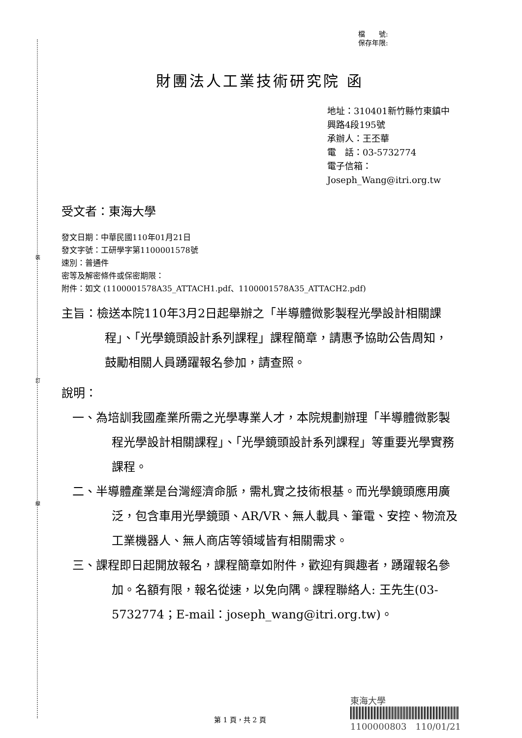裝
訂
線
檔　　號:
保存年限:
財團法人工業技術研究院 函
地址：310401新竹縣竹東鎮中興路4段195號
承辦人：王丕華
電　話：03-5732774
電子信箱：Joseph_Wang@itri.org.tw
受文者：東海大學
發文日期：中華民國110年01月21日
發文字號：工研學字第1100001578號
速別：普通件
密等及解密條件或保密期限：
附件：如文 (1100001578A35_ATTACH1.pdf、1100001578A35_ATTACH2.pdf)
主旨：檢送本院110年3月2日起舉辦之「半導體微影製程光學設計相關課程」、「光學鏡頭設計系列課程」課程簡章，請惠予協助公告周知，鼓勵相關人員踴躍報名參加，請查照。
說明：
一、為培訓我國產業所需之光學專業人才，本院規劃辦理「半導體微影製程光學設計相關課程」、「光學鏡頭設計系列課程」等重要光學實務課程。
二、半導體產業是台灣經濟命脈，需札實之技術根基。而光學鏡頭應用廣泛，包含車用光學鏡頭、AR/VR、無人載具、筆電、安控、物流及工業機器人、無人商店等領域皆有相關需求。
三、課程即日起開放報名，課程簡章如附件，歡迎有興趣者，踴躍報名參加。名額有限，報名從速，以免向隅。課程聯絡人: 王先生(03-5732774；E-mail：joseph_wang@itri.org.tw)。
東海大學
1100000803　110/01/21
第 1 頁，共 2 頁